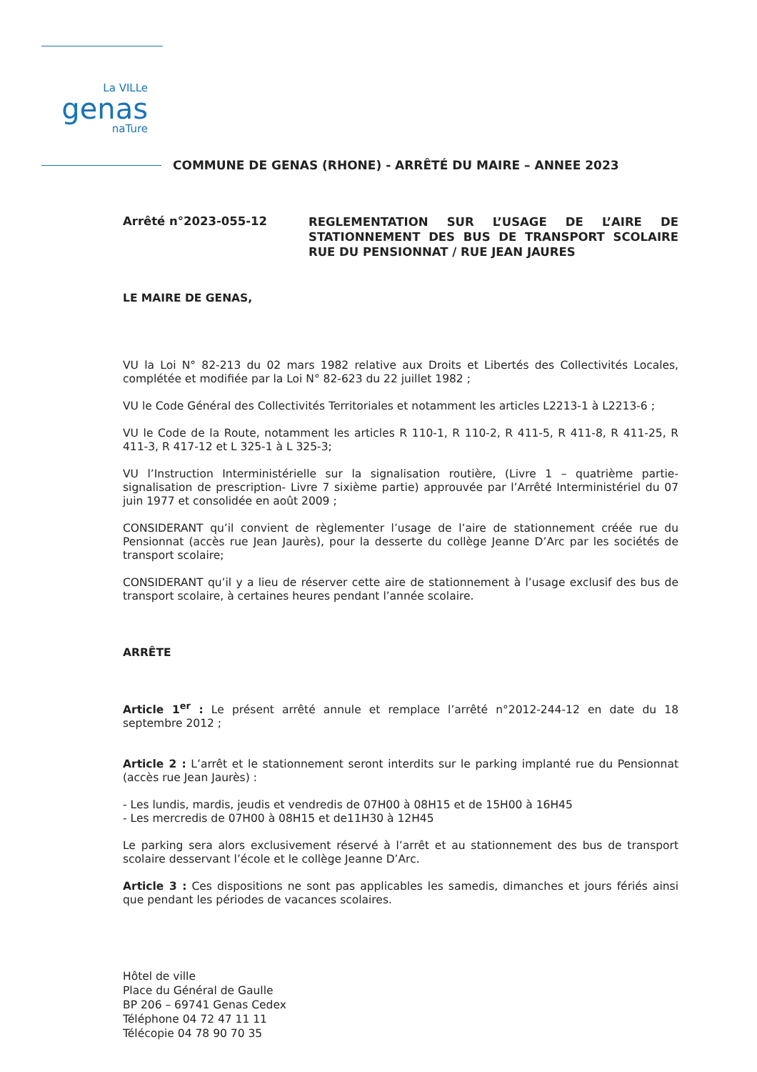La VILLe
genas
naTure
COMMUNE DE GENAS (RHONE) - ARRÊTÉ DU MAIRE – ANNEE 2023
Arrêté n°2023-055-12
REGLEMENTATION SUR L’USAGE DE L’AIRE DE STATIONNEMENT DES BUS DE TRANSPORT SCOLAIRE RUE DU PENSIONNAT / RUE JEAN JAURES
LE MAIRE DE GENAS,
VU la Loi N° 82-213 du 02 mars 1982 relative aux Droits et Libertés des Collectivités Locales, complétée et modifiée par la Loi N° 82-623 du 22 juillet 1982 ;
VU le Code Général des Collectivités Territoriales et notamment les articles L2213-1 à L2213-6 ;
VU le Code de la Route, notamment les articles R 110-1, R 110-2, R 411-5, R 411-8, R 411-25, R 411-3, R 417-12 et L 325-1 à L 325-3;
VU l’Instruction Interministérielle sur la signalisation routière, (Livre 1 – quatrième partie-signalisation de prescription- Livre 7 sixième partie) approuvée par l’Arrêté Interministériel du 07 juin 1977 et consolidée en août 2009 ;
CONSIDERANT qu’il convient de règlementer l’usage de l’aire de stationnement créée rue du Pensionnat (accès rue Jean Jaurès), pour la desserte du collège Jeanne D’Arc par les sociétés de transport scolaire;
CONSIDERANT qu’il y a lieu de réserver cette aire de stationnement à l’usage exclusif des bus de transport scolaire, à certaines heures pendant l’année scolaire.
ARRÊTE
Article 1<sup>er</sup> : Le présent arrêté annule et remplace l’arrêté n°2012-244-12 en date du 18 septembre 2012 ;
Article 2 : L’arrêt et le stationnement seront interdits sur le parking implanté rue du Pensionnat (accès rue Jean Jaurès) :
- Les lundis, mardis, jeudis et vendredis de 07H00 à 08H15 et de 15H00 à 16H45
- Les mercredis de 07H00 à 08H15 et de11H30 à 12H45
Le parking sera alors exclusivement réservé à l’arrêt et au stationnement des bus de transport scolaire desservant l’école et le collège Jeanne D’Arc.
Article 3 : Ces dispositions ne sont pas applicables les samedis, dimanches et jours fériés ainsi que pendant les périodes de vacances scolaires.
Hôtel de ville
Place du Général de Gaulle
BP 206 – 69741 Genas Cedex
Téléphone 04 72 47 11 11
Télécopie 04 78 90 70 35